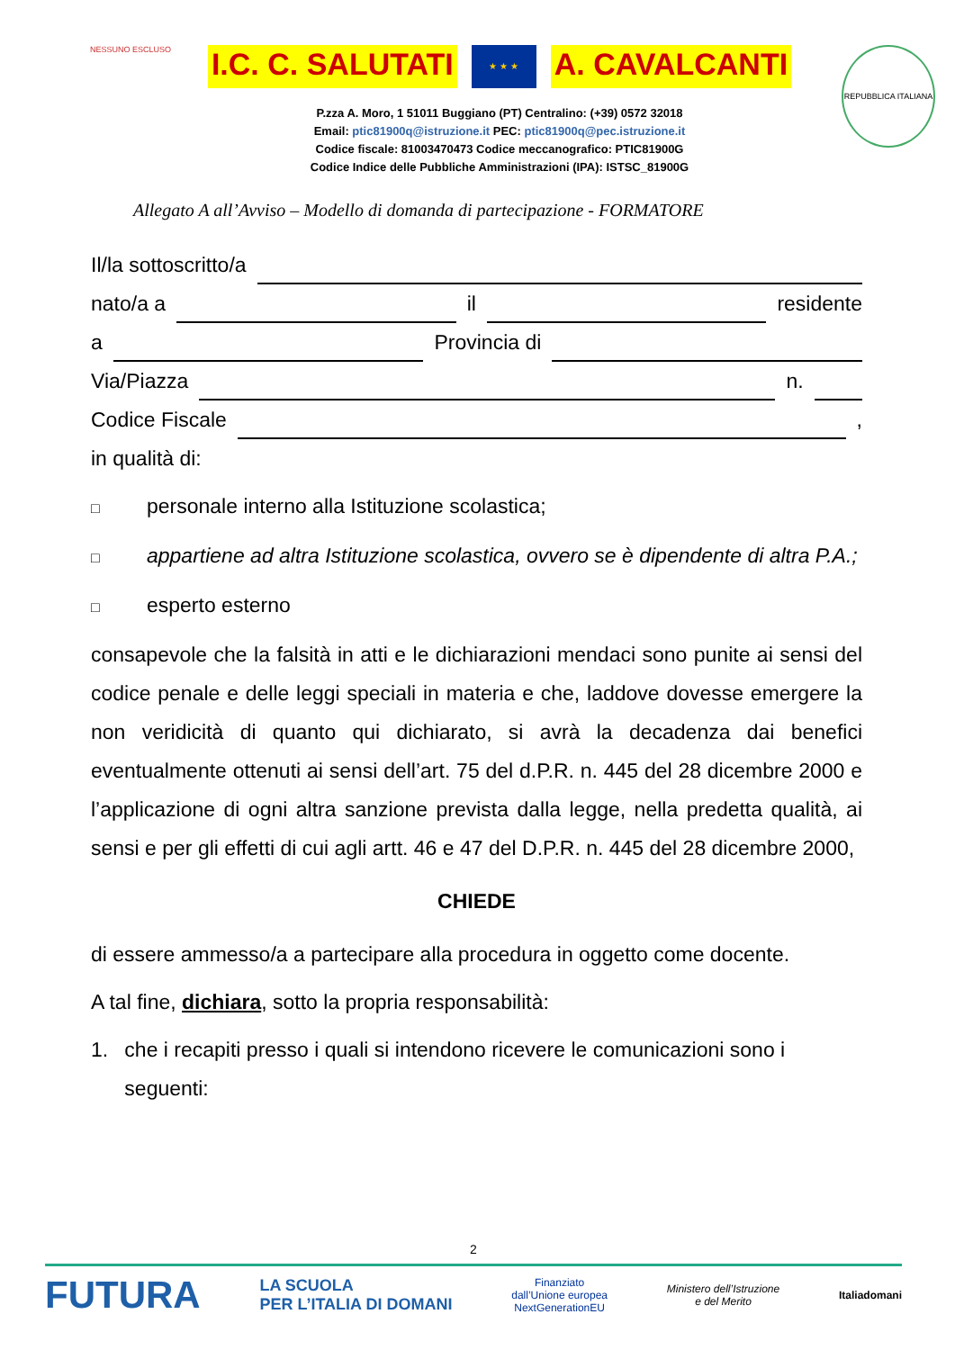NESSUNO ESCLUSO
I.C. C. SALUTATI ★ ★ ★ A. CAVALCANTI
P.zza A. Moro, 1 51011 Buggiano (PT) Centralino: (+39) 0572 32018
Email: ptic81900q@istruzione.it PEC: ptic81900q@pec.istruzione.it
Codice fiscale: 81003470473 Codice meccanografico: PTIC81900G
Codice Indice delle Pubbliche Amministrazioni (IPA): ISTSC_81900G
REPUBBLICA ITALIANA
Allegato A all’Avviso – Modello di domanda di partecipazione - FORMATORE
Il/la sottoscritto/a
nato/a a il residente
a Provincia di
Via/Piazza n.
Codice Fiscale ,
in qualità di:
□ personale interno alla Istituzione scolastica;
□ appartiene ad altra Istituzione scolastica, ovvero se è dipendente di altra P.A.;
□ esperto esterno
consapevole che la falsità in atti e le dichiarazioni mendaci sono punite ai sensi del codice penale e delle leggi speciali in materia e che, laddove dovesse emergere la non veridicità di quanto qui dichiarato, si avrà la decadenza dai benefici eventualmente ottenuti ai sensi dell’art. 75 del d.P.R. n. 445 del 28 dicembre 2000 e l’applicazione di ogni altra sanzione prevista dalla legge, nella predetta qualità, ai sensi e per gli effetti di cui agli artt. 46 e 47 del D.P.R. n. 445 del 28 dicembre 2000,
CHIEDE
di essere ammesso/a a partecipare alla procedura in oggetto come docente.
A tal fine, dichiara, sotto la propria responsabilità:
1. che i recapiti presso i quali si intendono ricevere le comunicazioni sono i seguenti:
2
FUTURA LA SCUOLA
PER L’ITALIA DI DOMANI Finanziato
dall’Unione europea
NextGenerationEU Ministero dell’Istruzione
e del Merito Italiadomani